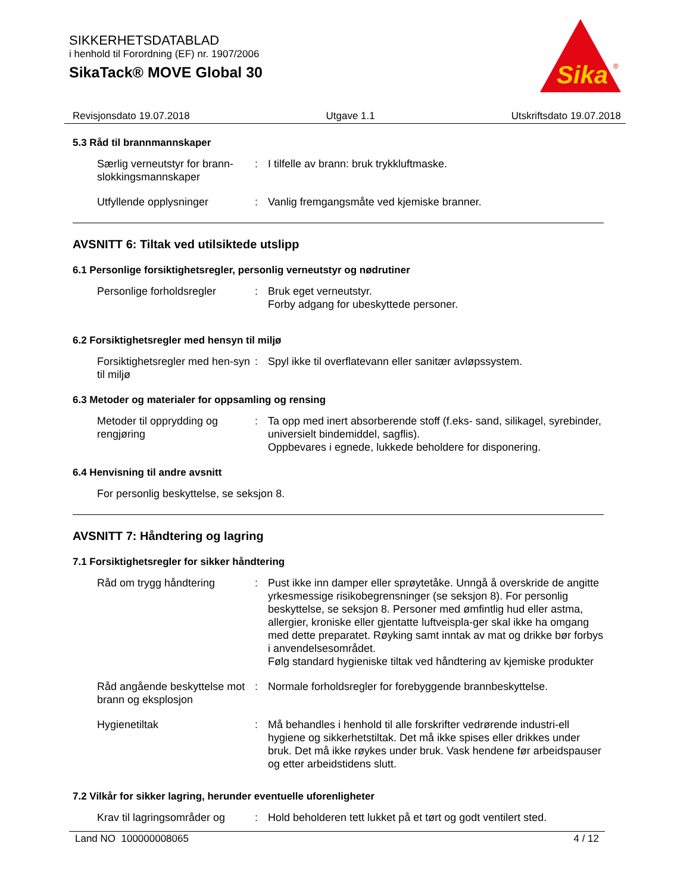SIKKERHETSDATABLAD
i henhold til Forordning (EF) nr. 1907/2006
SikaTack® MOVE Global 30
Sika
®
Revisjonsdato 19.07.2018 Utgave 1.1 Utskriftsdato 19.07.2018
5.3 Råd til brannmannskaper
Særlig verneutstyr for brann-slokkingsmannskaper
: I tilfelle av brann: bruk trykkluftmaske.
Utfyllende opplysninger : Vanlig fremgangsmåte ved kjemiske branner.
AVSNITT 6: Tiltak ved utilsiktede utslipp
6.1 Personlige forsiktighetsregler, personlig verneutstyr og nødrutiner
Personlige forholdsregler
: Bruk eget verneutstyr.
Forby adgang for ubeskyttede personer.
6.2 Forsiktighetsregler med hensyn til miljø
Forsiktighetsregler med hen-syn til miljø
: Spyl ikke til overflatevann eller sanitær avløpssystem.
6.3 Metoder og materialer for oppsamling og rensing
Metoder til opprydding og rengjøring
: Ta opp med inert absorberende stoff (f.eks- sand, silikagel, syrebinder, universielt bindemiddel, sagflis).
Oppbevares i egnede, lukkede beholdere for disponering.
6.4 Henvisning til andre avsnitt
For personlig beskyttelse, se seksjon 8.
AVSNITT 7: Håndtering og lagring
7.1 Forsiktighetsregler for sikker håndtering
Råd om trygg håndtering : Pust ikke inn damper eller sprøytetåke. Unngå å overskride de angitte yrkesmessige risikobegrensninger (se seksjon 8). For personlig beskyttelse, se seksjon 8. Personer med ømfintlig hud eller astma, allergier, kroniske eller gjentatte luftveispla-ger skal ikke ha omgang med dette preparatet. Røyking samt inntak av mat og drikke bør forbys i anvendelsesområdet.
Følg standard hygieniske tiltak ved håndtering av kjemiske produkter
Råd angående beskyttelse mot brann og eksplosjon
: Normale forholdsregler for forebyggende brannbeskyttelse.
Hygienetiltak : Må behandles i henhold til alle forskrifter vedrørende industri-ell hygiene og sikkerhetstiltak. Det må ikke spises eller drikkes under bruk. Det må ikke røykes under bruk. Vask hendene før arbeidspauser og etter arbeidstidens slutt.
7.2 Vilkår for sikker lagring, herunder eventuelle uforenligheter
Krav til lagringsområder og
: Hold beholderen tett lukket på et tørt og godt ventilert sted.
Land NO 100000008065 4 / 12